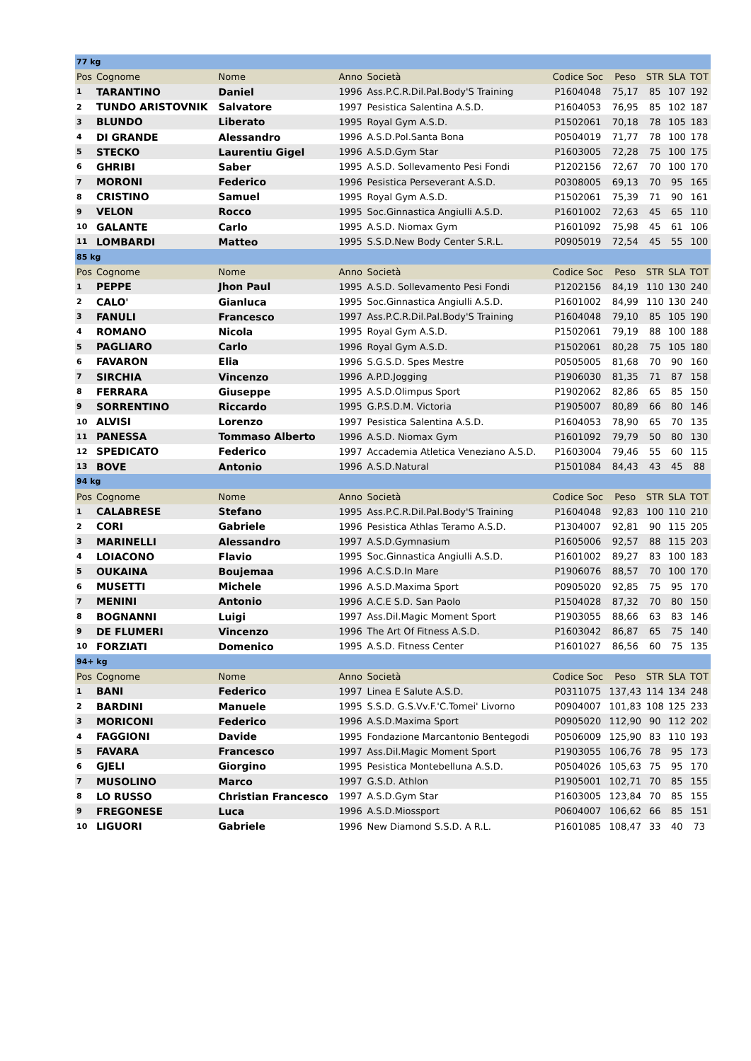| 77 kg | | | | | | | | | |
| Pos | Cognome | Nome | Anno | Società | Codice Soc | Peso | STR | SLA | TOT |
| 1 | TARANTINO | Daniel | 1996 | Ass.P.C.R.Dil.Pal.Body'S Training | P1604048 | 75,17 | 85 | 107 | 192 |
| 2 | TUNDO ARISTOVNIK | Salvatore | 1997 | Pesistica Salentina A.S.D. | P1604053 | 76,95 | 85 | 102 | 187 |
| 3 | BLUNDO | Liberato | 1995 | Royal Gym A.S.D. | P1502061 | 70,18 | 78 | 105 | 183 |
| 4 | DI GRANDE | Alessandro | 1996 | A.S.D.Pol.Santa Bona | P0504019 | 71,77 | 78 | 100 | 178 |
| 5 | STECKO | Laurentiu Gigel | 1996 | A.S.D.Gym Star | P1603005 | 72,28 | 75 | 100 | 175 |
| 6 | GHRIBI | Saber | 1995 | A.S.D. Sollevamento Pesi Fondi | P1202156 | 72,67 | 70 | 100 | 170 |
| 7 | MORONI | Federico | 1996 | Pesistica Perseverant A.S.D. | P0308005 | 69,13 | 70 | 95 | 165 |
| 8 | CRISTINO | Samuel | 1995 | Royal Gym A.S.D. | P1502061 | 75,39 | 71 | 90 | 161 |
| 9 | VELON | Rocco | 1995 | Soc.Ginnastica Angiulli A.S.D. | P1601002 | 72,63 | 45 | 65 | 110 |
| 10 | GALANTE | Carlo | 1995 | A.S.D. Niomax Gym | P1601092 | 75,98 | 45 | 61 | 106 |
| 11 | LOMBARDI | Matteo | 1995 | S.S.D.New Body Center S.R.L. | P0905019 | 72,54 | 45 | 55 | 100 |
| 85 kg | | | | | | | | | |
| Pos | Cognome | Nome | Anno | Società | Codice Soc | Peso | STR | SLA | TOT |
| 1 | PEPPE | Jhon Paul | 1995 | A.S.D. Sollevamento Pesi Fondi | P1202156 | 84,19 | 110 | 130 | 240 |
| 2 | CALO' | Gianluca | 1995 | Soc.Ginnastica Angiulli A.S.D. | P1601002 | 84,99 | 110 | 130 | 240 |
| 3 | FANULI | Francesco | 1997 | Ass.P.C.R.Dil.Pal.Body'S Training | P1604048 | 79,10 | 85 | 105 | 190 |
| 4 | ROMANO | Nicola | 1995 | Royal Gym A.S.D. | P1502061 | 79,19 | 88 | 100 | 188 |
| 5 | PAGLIARO | Carlo | 1996 | Royal Gym A.S.D. | P1502061 | 80,28 | 75 | 105 | 180 |
| 6 | FAVARON | Elia | 1996 | S.G.S.D. Spes Mestre | P0505005 | 81,68 | 70 | 90 | 160 |
| 7 | SIRCHIA | Vincenzo | 1996 | A.P.D.Jogging | P1906030 | 81,35 | 71 | 87 | 158 |
| 8 | FERRARA | Giuseppe | 1995 | A.S.D.Olimpus Sport | P1902062 | 82,86 | 65 | 85 | 150 |
| 9 | SORRENTINO | Riccardo | 1995 | G.P.S.D.M. Victoria | P1905007 | 80,89 | 66 | 80 | 146 |
| 10 | ALVISI | Lorenzo | 1997 | Pesistica Salentina A.S.D. | P1604053 | 78,90 | 65 | 70 | 135 |
| 11 | PANESSA | Tommaso Alberto | 1996 | A.S.D. Niomax Gym | P1601092 | 79,79 | 50 | 80 | 130 |
| 12 | SPEDICATO | Federico | 1997 | Accademia Atletica Veneziano A.S.D. | P1603004 | 79,46 | 55 | 60 | 115 |
| 13 | BOVE | Antonio | 1996 | A.S.D.Natural | P1501084 | 84,43 | 43 | 45 | 88 |
| 94 kg | | | | | | | | | |
| Pos | Cognome | Nome | Anno | Società | Codice Soc | Peso | STR | SLA | TOT |
| 1 | CALABRESE | Stefano | 1995 | Ass.P.C.R.Dil.Pal.Body'S Training | P1604048 | 92,83 | 100 | 110 | 210 |
| 2 | CORI | Gabriele | 1996 | Pesistica Athlas Teramo A.S.D. | P1304007 | 92,81 | 90 | 115 | 205 |
| 3 | MARINELLI | Alessandro | 1997 | A.S.D.Gymnasium | P1605006 | 92,57 | 88 | 115 | 203 |
| 4 | LOIACONO | Flavio | 1995 | Soc.Ginnastica Angiulli A.S.D. | P1601002 | 89,27 | 83 | 100 | 183 |
| 5 | OUKAINA | Boujemaa | 1996 | A.C.S.D.In Mare | P1906076 | 88,57 | 70 | 100 | 170 |
| 6 | MUSETTI | Michele | 1996 | A.S.D.Maxima Sport | P0905020 | 92,85 | 75 | 95 | 170 |
| 7 | MENINI | Antonio | 1996 | A.C.E S.D. San Paolo | P1504028 | 87,32 | 70 | 80 | 150 |
| 8 | BOGNANNI | Luigi | 1997 | Ass.Dil.Magic Moment Sport | P1903055 | 88,66 | 63 | 83 | 146 |
| 9 | DE FLUMERI | Vincenzo | 1996 | The Art Of Fitness A.S.D. | P1603042 | 86,87 | 65 | 75 | 140 |
| 10 | FORZIATI | Domenico | 1995 | A.S.D. Fitness Center | P1601027 | 86,56 | 60 | 75 | 135 |
| 94+ kg | | | | | | | | | |
| Pos | Cognome | Nome | Anno | Società | Codice Soc | Peso | STR | SLA | TOT |
| 1 | BANI | Federico | 1997 | Linea E Salute A.S.D. | P0311075 | 137,43 | 114 | 134 | 248 |
| 2 | BARDINI | Manuele | 1995 | S.S.D. G.S.Vv.F.'C.Tomei' Livorno | P0904007 | 101,83 | 108 | 125 | 233 |
| 3 | MORICONI | Federico | 1996 | A.S.D.Maxima Sport | P0905020 | 112,90 | 90 | 112 | 202 |
| 4 | FAGGIONI | Davide | 1995 | Fondazione Marcantonio Bentegodi | P0506009 | 125,90 | 83 | 110 | 193 |
| 5 | FAVARA | Francesco | 1997 | Ass.Dil.Magic Moment Sport | P1903055 | 106,76 | 78 | 95 | 173 |
| 6 | GJELI | Giorgino | 1995 | Pesistica Montebelluna A.S.D. | P0504026 | 105,63 | 75 | 95 | 170 |
| 7 | MUSOLINO | Marco | 1997 | G.S.D. Athlon | P1905001 | 102,71 | 70 | 85 | 155 |
| 8 | LO RUSSO | Christian Francesco | 1997 | A.S.D.Gym Star | P1603005 | 123,84 | 70 | 85 | 155 |
| 9 | FREGONESE | Luca | 1996 | A.S.D.Miossport | P0604007 | 106,62 | 66 | 85 | 151 |
| 10 | LIGUORI | Gabriele | 1996 | New Diamond S.S.D. A R.L. | P1601085 | 108,47 | 33 | 40 | 73 |